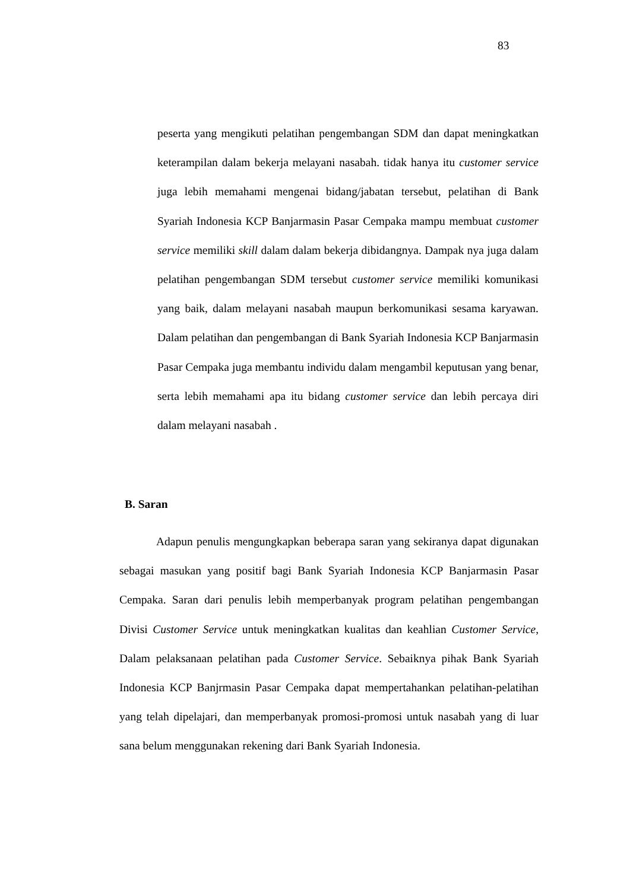83
peserta yang mengikuti pelatihan pengembangan SDM dan dapat meningkatkan keterampilan dalam bekerja melayani nasabah. tidak hanya itu customer service juga lebih memahami mengenai bidang/jabatan tersebut, pelatihan di Bank Syariah Indonesia KCP Banjarmasin Pasar Cempaka mampu membuat customer service memiliki skill dalam dalam bekerja dibidangnya. Dampak nya juga dalam pelatihan pengembangan SDM tersebut customer service memiliki komunikasi yang baik, dalam melayani nasabah maupun berkomunikasi sesama karyawan. Dalam pelatihan dan pengembangan di Bank Syariah Indonesia KCP Banjarmasin Pasar Cempaka juga membantu individu dalam mengambil keputusan yang benar, serta lebih memahami apa itu bidang customer service dan lebih percaya diri dalam melayani nasabah .
B. Saran
Adapun penulis mengungkapkan beberapa saran yang sekiranya dapat digunakan sebagai masukan yang positif bagi Bank Syariah Indonesia KCP Banjarmasin Pasar Cempaka. Saran dari penulis lebih memperbanyak program pelatihan pengembangan Divisi Customer Service untuk meningkatkan kualitas dan keahlian Customer Service, Dalam pelaksanaan pelatihan pada Customer Service. Sebaiknya pihak Bank Syariah Indonesia KCP Banjrmasin Pasar Cempaka dapat mempertahankan pelatihan-pelatihan yang telah dipelajari, dan memperbanyak promosi-promosi untuk nasabah yang di luar sana belum menggunakan rekening dari Bank Syariah Indonesia.